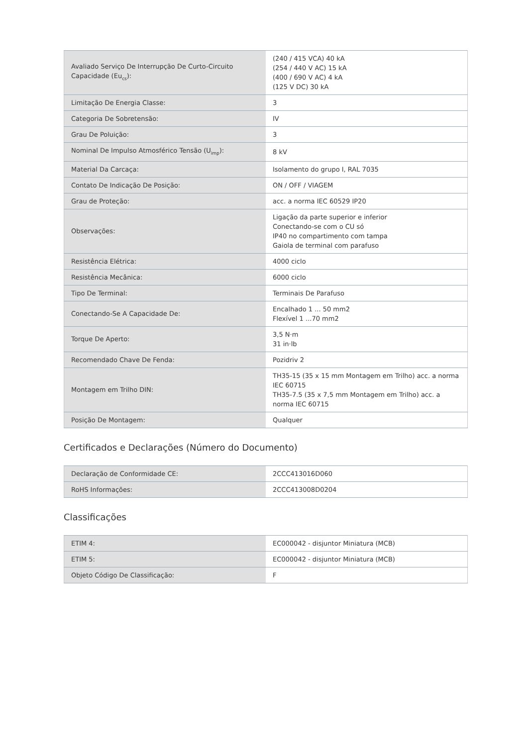| Avaliado Serviço De Interrupção De Curto-Circuito Capacidade (Eu<sub>cs</sub>): | (240 / 415 VCA) 40 kA (254 / 440 V AC) 15 kA (400 / 690 V AC) 4 kA (125 V DC) 30 kA |
| Limitação De Energia Classe: | 3 |
| Categoria De Sobretensão: | IV |
| Grau De Poluição: | 3 |
| Nominal De Impulso Atmosférico Tensão (U<sub>imp</sub>): | 8 kV |
| Material Da Carcaça: | Isolamento do grupo I, RAL 7035 |
| Contato De Indicação De Posição: | ON / OFF / VIAGEM |
| Grau de Proteção: | acc. a norma IEC 60529 IP20 |
| Observações: | Ligação da parte superior e inferior Conectando-se com o CU só IP40 no compartimento com tampa Gaiola de terminal com parafuso |
| Resistência Elétrica: | 4000 ciclo |
| Resistência Mecânica: | 6000 ciclo |
| Tipo De Terminal: | Terminais De Parafuso |
| Conectando-Se A Capacidade De: | Encalhado 1 ... 50 mm2 Flexível 1 ...70 mm2 |
| Torque De Aperto: | 3,5 N·m 31 in·lb |
| Recomendado Chave De Fenda: | Pozidriv 2 |
| Montagem em Trilho DIN: | TH35-15 (35 x 15 mm Montagem em Trilho) acc. a norma IEC 60715 TH35-7.5 (35 x 7,5 mm Montagem em Trilho) acc. a norma IEC 60715 |
| Posição De Montagem: | Qualquer |
Certificados e Declarações (Número do Documento)
| Declaração de Conformidade CE: | 2CCC413016D060 |
| RoHS Informações: | 2CCC413008D0204 |
Classificações
| ETIM 4: | EC000042 - disjuntor Miniatura (MCB) |
| ETIM 5: | EC000042 - disjuntor Miniatura (MCB) |
| Objeto Código De Classificação: | F |